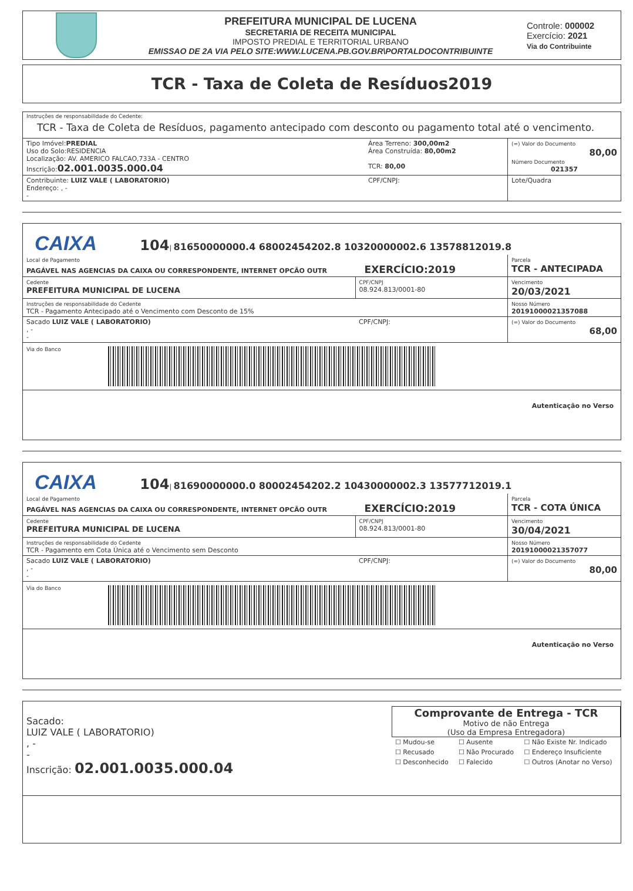PREFEITURA MUNICIPAL DE LUCENA
SECRETARIA DE RECEITA MUNICIPAL
IMPOSTO PREDIAL E TERRITORIAL URBANO
EMISSAO DE 2A VIA PELO SITE:WWW.LUCENA.PB.GOV.BR\PORTALDOCONTRIBUINTE
Controle: 000002
Exercício: 2021
Via do Contribuinte
TCR - Taxa de Coleta de Resíduos2019
Instruções de responsabilidade do Cedente:
TCR - Taxa de Coleta de Resíduos, pagamento antecipado com desconto ou pagamento total até o vencimento.
| Tipo Imóvel: PREDIAL Uso do Solo:RESIDENCIA Localização: AV. AMERICO FALCAO,733A - CENTRO Inscrição: 02.001.0035.000.04 | Área Terreno: 300,00m2 Área Construída: 80,00m2 TCR: 80,00 | (=) Valor do Documento 80,00 Número Documento 021357 |
| Contribuinte: LUIZ VALE ( LABORATORIO) Endereço: , - - | CPF/CNPJ: | Lote/Quadra |
CAIXA 104| 81650000000.4 68002454202.8 10320000002.6 13578812019.8
| Local de Pagamento PAGÁVEL NAS AGENCIAS DA CAIXA OU CORRESPONDENTE, INTERNET OPCÃO OUTR EXERCÍCIO:2019 | | Parcela TCR - ANTECIPADA |
| Cedente PREFEITURA MUNICIPAL DE LUCENA | CPF/CNPJ 08.924.813/0001-80 | Vencimento 20/03/2021 |
| Instruções de responsabilidade do Cedente TCR - Pagamento Antecipado até o Vencimento com Desconto de 15% | | Nosso Número 20191000021357088 |
| Sacado LUIZ VALE ( LABORATORIO) , - - | CPF/CNPJ: | (=) Valor do Documento 68,00 |
Via do Banco
Autenticação no Verso
CAIXA 104| 81690000000.0 80002454202.2 10430000002.3 13577712019.1
| Local de Pagamento PAGÁVEL NAS AGENCIAS DA CAIXA OU CORRESPONDENTE, INTERNET OPCÃO OUTR EXERCÍCIO:2019 | | Parcela TCR - COTA ÚNICA |
| Cedente PREFEITURA MUNICIPAL DE LUCENA | CPF/CNPJ 08.924.813/0001-80 | Vencimento 30/04/2021 |
| Instruções de responsabilidade do Cedente TCR - Pagamento em Cota Única até o Vencimento sem Desconto | | Nosso Número 20191000021357077 |
| Sacado LUIZ VALE ( LABORATORIO) , - - | CPF/CNPJ: | (=) Valor do Documento 80,00 |
Via do Banco
Autenticação no Verso
Sacado:
LUIZ VALE ( LABORATORIO)
, -
-
Inscrição: 02.001.0035.000.04
Comprovante de Entrega - TCR
Motivo de não Entrega
(Uso da Empresa Entregadora)
| ☐ Mudou-se | ☐ Ausente | ☐ Não Existe Nr. Indicado |
| ☐ Recusado | ☐ Não Procurado | ☐ Endereço Insuficiente |
| ☐ Desconhecido | ☐ Falecido | ☐ Outros (Anotar no Verso) |